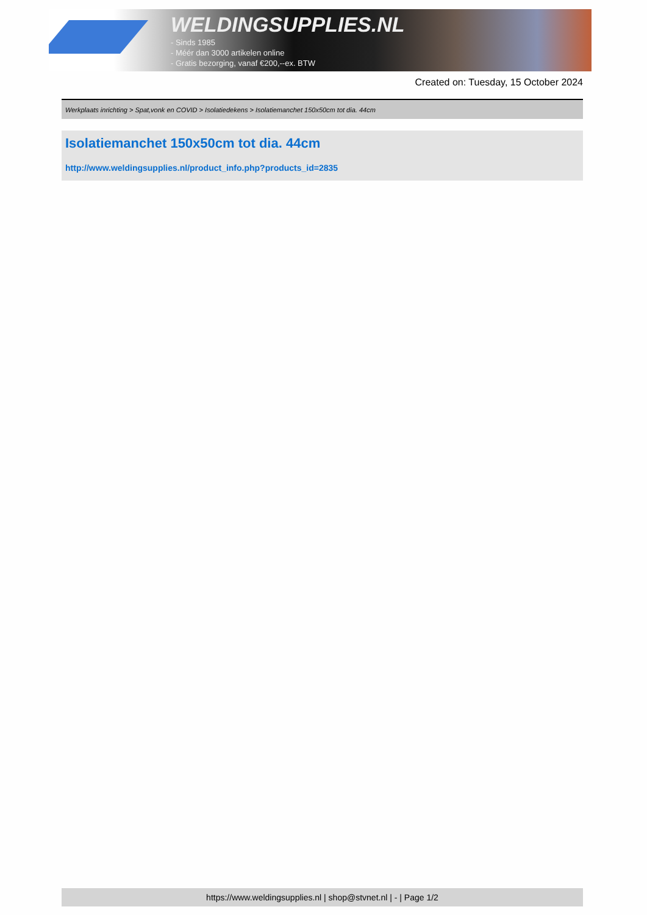WELDINGSUPPLIES.NL
- Sinds 1985
- Méér dan 3000 artikelen online
- Gratis bezorging, vanaf €200,--ex. BTW
Created on: Tuesday, 15 October 2024
Werkplaats inrichting > Spat,vonk en COVID > Isolatiedekens > Isolatiemanchet 150x50cm tot dia. 44cm
Isolatiemanchet 150x50cm tot dia. 44cm
http://www.weldingsupplies.nl/product_info.php?products_id=2835
https://www.weldingsupplies.nl | shop@stvnet.nl | - | Page 1/2